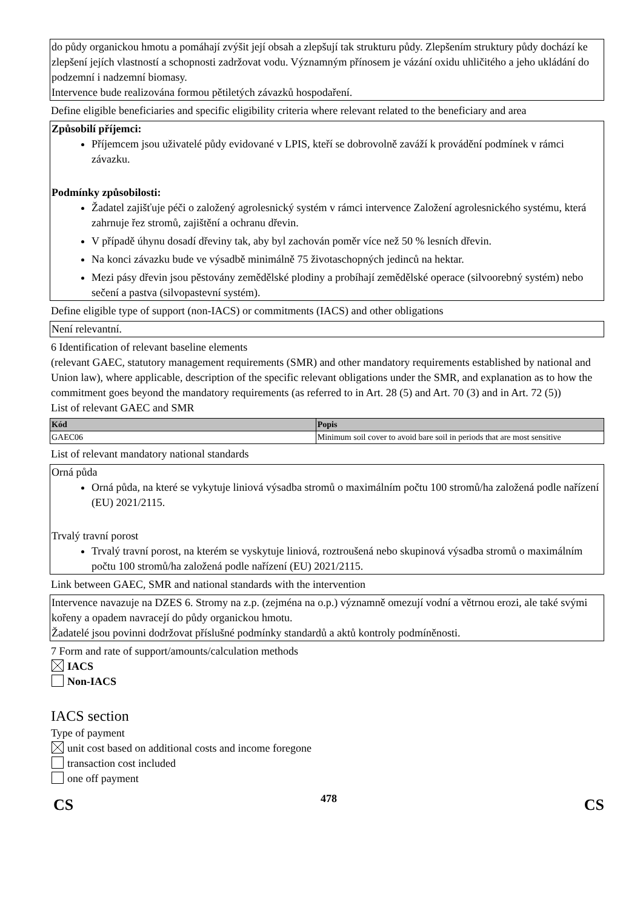do půdy organickou hmotu a pomáhají zvýšit její obsah a zlepšují tak strukturu půdy. Zlepšením struktury půdy dochází ke zlepšení jejích vlastností a schopnosti zadržovat vodu. Významným přínosem je vázání oxidu uhličitého a jeho ukládání do podzemní i nadzemní biomasy.
Intervence bude realizována formou pětiletých závazků hospodaření.
Define eligible beneficiaries and specific eligibility criteria where relevant related to the beneficiary and area
Způsobilí příjemci:
Příjemcem jsou uživatelé půdy evidované v LPIS, kteří se dobrovolně zaváží k provádění podmínek v rámci závazku.
Podmínky způsobilosti:
Žadatel zajišťuje péči o založený agrolesnický systém v rámci intervence Založení agrolesnického systému, která zahrnuje řez stromů, zajištění a ochranu dřevin.
V případě úhynu dosadí dřeviny tak, aby byl zachován poměr více než 50 % lesních dřevin.
Na konci závazku bude ve výsadbě minimálně 75 životaschopných jedinců na hektar.
Mezi pásy dřevin jsou pěstovány zemědělské plodiny a probíhají zemědělské operace (silvoorebný systém) nebo sečení a pastva (silvopastevní systém).
Define eligible type of support (non-IACS) or commitments (IACS) and other obligations
Není relevantní.
6 Identification of relevant baseline elements
(relevant GAEC, statutory management requirements (SMR) and other mandatory requirements established by national and Union law), where applicable, description of the specific relevant obligations under the SMR, and explanation as to how the commitment goes beyond the mandatory requirements (as referred to in Art. 28 (5) and Art. 70 (3) and in Art. 72 (5))
List of relevant GAEC and SMR
| Kód | Popis |
| --- | --- |
| GAEC06 | Minimum soil cover to avoid bare soil in periods that are most sensitive |
List of relevant mandatory national standards
Orná půda
Orná půda, na které se vykytuje liniová výsadba stromů o maximálním počtu 100 stromů/ha založená podle nařízení (EU) 2021/2115.
Trvalý travní porost
Trvalý travní porost, na kterém se vyskytuje liniová, roztroušená nebo skupinová výsadba stromů o maximálním počtu 100 stromů/ha založená podle nařízení (EU) 2021/2115.
Link between GAEC, SMR and national standards with the intervention
Intervence navazuje na DZES 6. Stromy na z.p. (zejména na o.p.) významně omezují vodní a větrnou erozi, ale také svými kořeny a opadem navracejí do půdy organickou hmotu.
Žadatelé jsou povinni dodržovat příslušné podmínky standardů a aktů kontroly podmíněnosti.
7 Form and rate of support/amounts/calculation methods
IACS
Non-IACS
IACS section
Type of payment
unit cost based on additional costs and income foregone
transaction cost included
one off payment
CS 478 CS